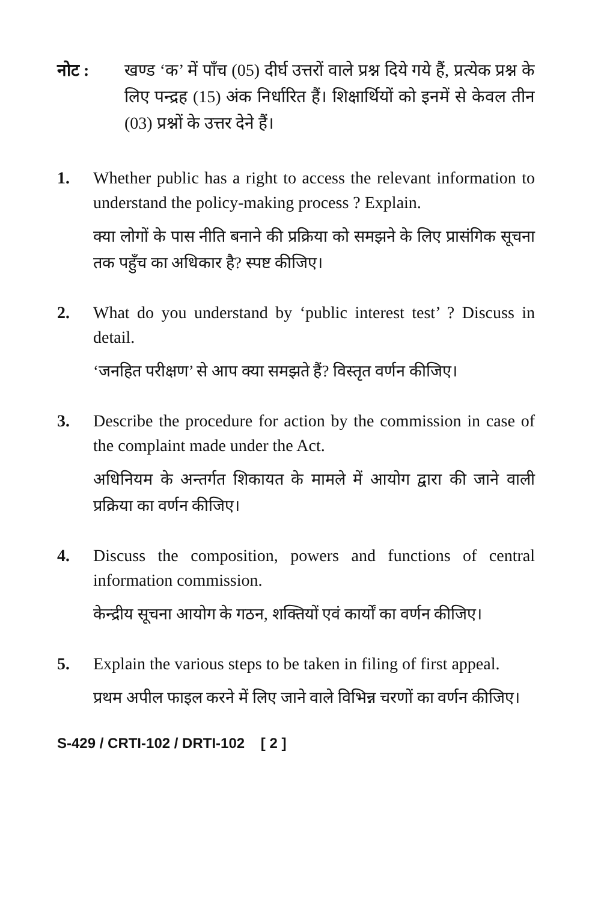नोट : खण्ड ‘क’ में पाँच (05) दीर्घ उत्तरों वाले प्रश्न दिये गये हैं, प्रत्येक प्रश्न के लिए पन्द्रह (15) अंक निर्धारित हैं। शिक्षार्थियों को इनमें से केवल तीन (03) प्रश्नों के उत्तर देने हैं।
1. Whether public has a right to access the relevant information to understand the policy-making process ? Explain.
क्या लोगों के पास नीति बनाने की प्रक्रिया को समझने के लिए प्रासंगिक सूचना तक पहुँच का अधिकार है? स्पष्ट कीजिए।
2. What do you understand by ‘public interest test’ ? Discuss in detail.
‘जनहित परीक्षण’ से आप क्या समझते हैं? विस्तृत वर्णन कीजिए।
3. Describe the procedure for action by the commission in case of the complaint made under the Act.
अधिनियम के अन्तर्गत शिकायत के मामले में आयोग द्वारा की जाने वाली प्रक्रिया का वर्णन कीजिए।
4. Discuss the composition, powers and functions of central information commission.
केन्द्रीय सूचना आयोग के गठन, शक्तियों एवं कार्यों का वर्णन कीजिए।
5. Explain the various steps to be taken in filing of first appeal.
प्रथम अपील फाइल करने में लिए जाने वाले विभिन्न चरणों का वर्णन कीजिए।
S-429 / CRTI-102 / DRTI-102 [ 2 ]